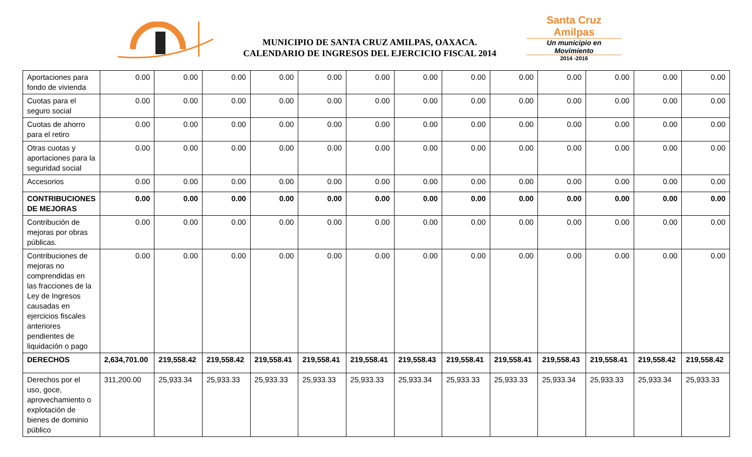MUNICIPIO DE SANTA CRUZ AMILPAS, OAXACA.
CALENDARIO DE INGRESOS DEL EJERCICIO FISCAL 2014
Santa Cruz Amilpas
Un municipio en Movimiento
2014 -2016
| Aportaciones para fondo de vivienda | 0.00 | 0.00 | 0.00 | 0.00 | 0.00 | 0.00 | 0.00 | 0.00 | 0.00 | 0.00 | 0.00 | 0.00 | 0.00 |
| Cuotas para el seguro social | 0.00 | 0.00 | 0.00 | 0.00 | 0.00 | 0.00 | 0.00 | 0.00 | 0.00 | 0.00 | 0.00 | 0.00 | 0.00 |
| Cuotas de ahorro para el retiro | 0.00 | 0.00 | 0.00 | 0.00 | 0.00 | 0.00 | 0.00 | 0.00 | 0.00 | 0.00 | 0.00 | 0.00 | 0.00 |
| Otras cuotas y aportaciones para la seguridad social | 0.00 | 0.00 | 0.00 | 0.00 | 0.00 | 0.00 | 0.00 | 0.00 | 0.00 | 0.00 | 0.00 | 0.00 | 0.00 |
| Accesorios | 0.00 | 0.00 | 0.00 | 0.00 | 0.00 | 0.00 | 0.00 | 0.00 | 0.00 | 0.00 | 0.00 | 0.00 | 0.00 |
| CONTRIBUCIONES DE MEJORAS | 0.00 | 0.00 | 0.00 | 0.00 | 0.00 | 0.00 | 0.00 | 0.00 | 0.00 | 0.00 | 0.00 | 0.00 | 0.00 |
| Contribución de mejoras por obras públicas. | 0.00 | 0.00 | 0.00 | 0.00 | 0.00 | 0.00 | 0.00 | 0.00 | 0.00 | 0.00 | 0.00 | 0.00 | 0.00 |
| Contribuciones de mejoras no comprendidas en las fracciones de la Ley de Ingresos causadas en ejercicios fiscales anteriores pendientes de liquidación o pago | 0.00 | 0.00 | 0.00 | 0.00 | 0.00 | 0.00 | 0.00 | 0.00 | 0.00 | 0.00 | 0.00 | 0.00 | 0.00 |
| DERECHOS | 2,634,701.00 | 219,558.42 | 219,558.42 | 219,558.41 | 219,558.41 | 219,558.41 | 219,558.43 | 219,558.41 | 219,558.41 | 219,558.43 | 219,558.41 | 219,558.42 | 219,558.42 |
| Derechos por el uso, goce, aprovechamiento o explotación de bienes de dominio público | 311,200.00 | 25,933.34 | 25,933.33 | 25,933.33 | 25,933.33 | 25,933.33 | 25,933.34 | 25,933.33 | 25,933.33 | 25,933.34 | 25,933.33 | 25,933.34 | 25,933.33 |